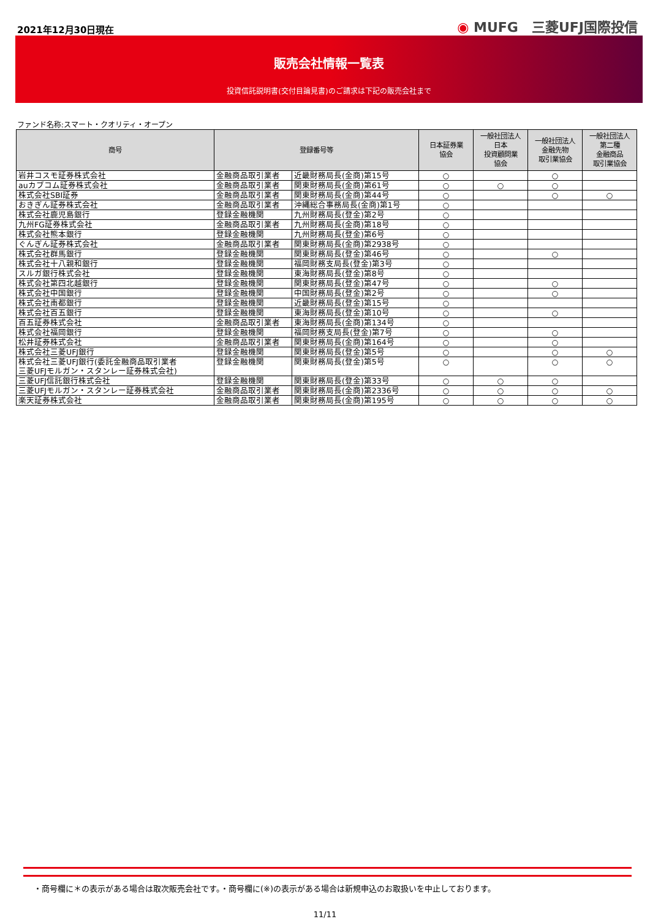2021年12月30日現在
◉ MUFG　三菱UFJ国際投信
販売会社情報一覧表
投資信託説明書(交付目論見書)のご請求は下記の販売会社まで
ファンド名称:スマート・クオリティ・オープン
| 商号 | 登録番号等 | | 日本証券業 協会 | 一般社団法人 日本 投資顧問業 協会 | 一般社団法人 金融先物 取引業協会 | 一般社団法人 第二種 金融商品 取引業協会 |
| --- | --- | --- | --- | --- | --- | --- |
| 岩井コスモ証券株式会社 | 金融商品取引業者 | 近畿財務局長(金商)第15号 | ○ | | ○ | |
| auカブコム証券株式会社 | 金融商品取引業者 | 関東財務局長(金商)第61号 | ○ | ○ | ○ | |
| 株式会社SBI証券 | 金融商品取引業者 | 関東財務局長(金商)第44号 | ○ | | ○ | ○ |
| おきぎん証券株式会社 | 金融商品取引業者 | 沖縄総合事務局長(金商)第1号 | ○ | | | |
| 株式会社鹿児島銀行 | 登録金融機関 | 九州財務局長(登金)第2号 | ○ | | | |
| 九州FG証券株式会社 | 金融商品取引業者 | 九州財務局長(金商)第18号 | ○ | | | |
| 株式会社熊本銀行 | 登録金融機関 | 九州財務局長(登金)第6号 | ○ | | | |
| ぐんぎん証券株式会社 | 金融商品取引業者 | 関東財務局長(金商)第2938号 | ○ | | | |
| 株式会社群馬銀行 | 登録金融機関 | 関東財務局長(登金)第46号 | ○ | | ○ | |
| 株式会社十八親和銀行 | 登録金融機関 | 福岡財務支局長(登金)第3号 | ○ | | | |
| スルガ銀行株式会社 | 登録金融機関 | 東海財務局長(登金)第8号 | ○ | | | |
| 株式会社第四北越銀行 | 登録金融機関 | 関東財務局長(登金)第47号 | ○ | | ○ | |
| 株式会社中国銀行 | 登録金融機関 | 中国財務局長(登金)第2号 | ○ | | ○ | |
| 株式会社南都銀行 | 登録金融機関 | 近畿財務局長(登金)第15号 | ○ | | | |
| 株式会社百五銀行 | 登録金融機関 | 東海財務局長(登金)第10号 | ○ | | ○ | |
| 百五証券株式会社 | 金融商品取引業者 | 東海財務局長(金商)第134号 | ○ | | | |
| 株式会社福岡銀行 | 登録金融機関 | 福岡財務支局長(登金)第7号 | ○ | | ○ | |
| 松井証券株式会社 | 金融商品取引業者 | 関東財務局長(金商)第164号 | ○ | | ○ | |
| 株式会社三菱UFJ銀行 | 登録金融機関 | 関東財務局長(登金)第5号 | ○ | | ○ | ○ |
| 株式会社三菱UFJ銀行(委託金融商品取引業者 三菱UFJモルガン・スタンレー証券株式会社) | 登録金融機関 | 関東財務局長(登金)第5号 | ○ | | ○ | ○ |
| 三菱UFJ信託銀行株式会社 | 登録金融機関 | 関東財務局長(登金)第33号 | ○ | ○ | ○ | |
| 三菱UFJモルガン・スタンレー証券株式会社 | 金融商品取引業者 | 関東財務局長(金商)第2336号 | ○ | ○ | ○ | ○ |
| 楽天証券株式会社 | 金融商品取引業者 | 関東財務局長(金商)第195号 | ○ | ○ | ○ | ○ |
・商号欄に＊の表示がある場合は取次販売会社です。・商号欄に(※)の表示がある場合は新規申込のお取扱いを中止しております。
11/11